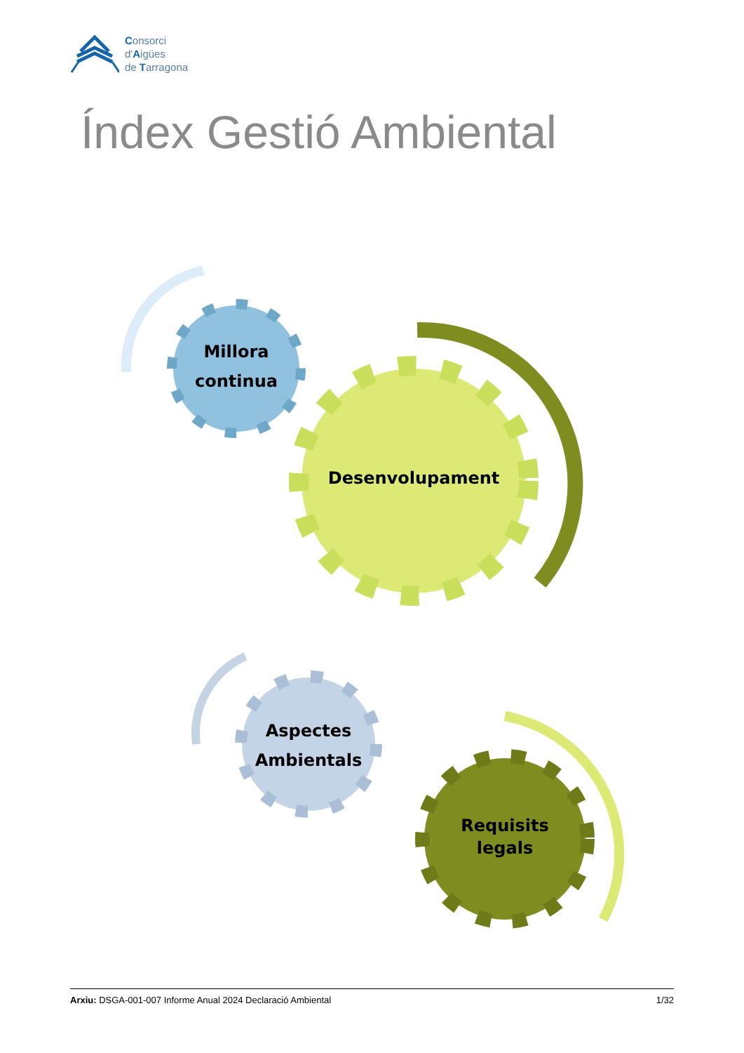Consorci
d'Aigües
de Tarragona
Índex Gestió Ambiental
Millora
continua
Desenvolupament
Aspectes
Ambientals
Requisits
legals
Arxiu: DSGA-001-007 Informe Anual 2024 Declaració Ambiental 1/32